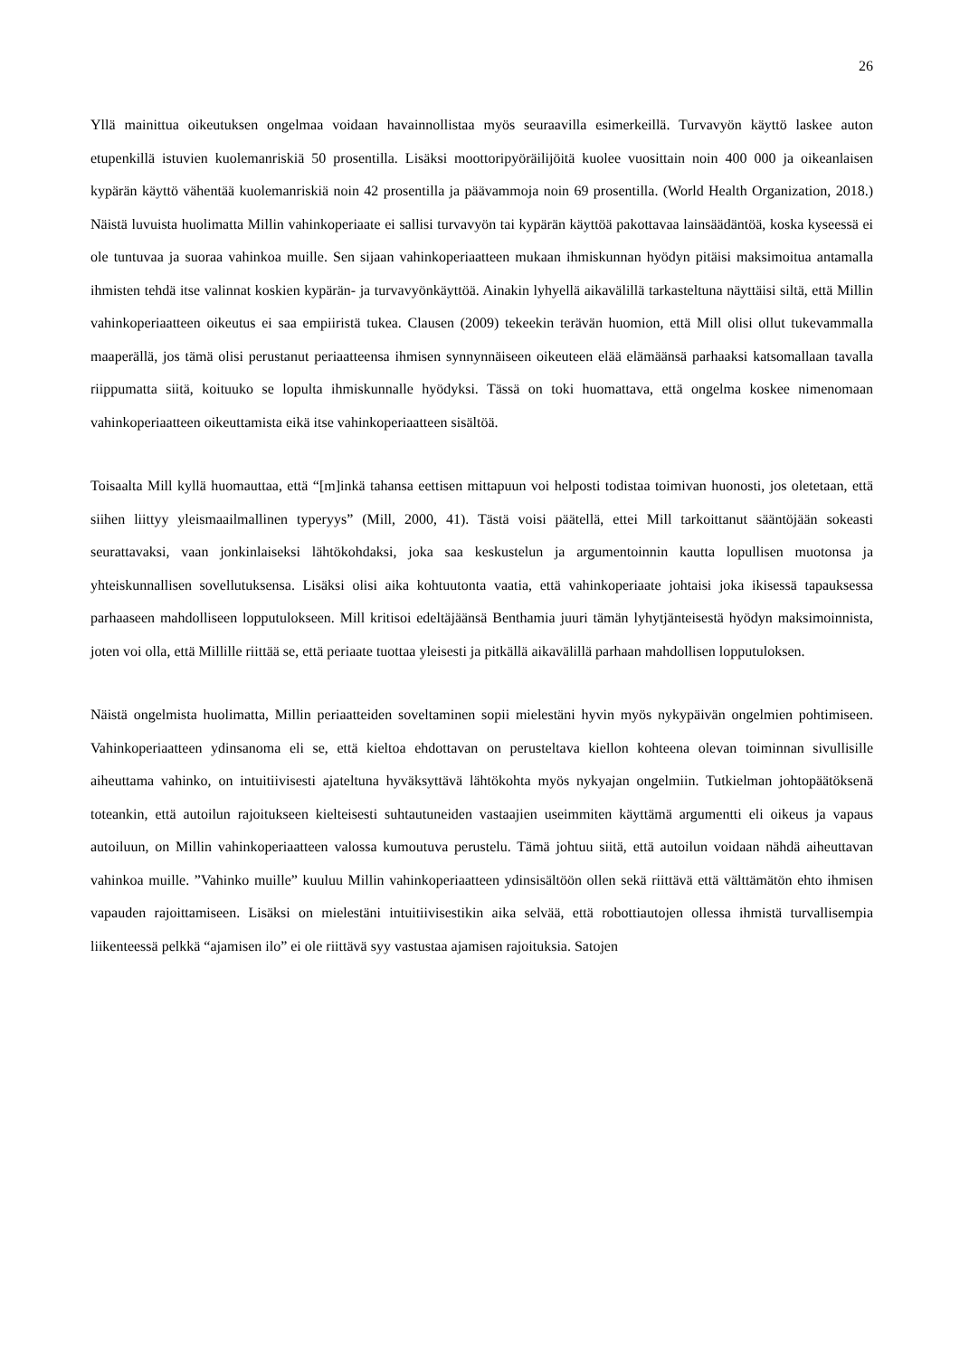26
Yllä mainittua oikeutuksen ongelmaa voidaan havainnollistaa myös seuraavilla esimerkeillä. Turva­vyön käyttö laskee auton etupenkillä istuvien kuolemanriskiä 50 prosentilla. Lisäksi moottoripyöräi­lijöitä kuolee vuosittain noin 400 000 ja oikeanlaisen kypärän käyttö vähentää kuolemanriskiä noin 42 prosentilla ja päävammoja noin 69 prosentilla. (World Health Organization, 2018.) Näistä luvuista huolimatta Millin vahinkoperiaate ei sallisi turvavyön tai kypärän käyttöä pakottavaa lainsäädäntöä, koska kyseessä ei ole tuntuvaa ja suoraa vahinkoa muille. Sen sijaan vahinkoperiaatteen mukaan ih­miskunnan hyödyn pitäisi maksimoitua antamalla ihmisten tehdä itse valinnat koskien kypärän- ja turvavyönkäyttöä. Ainakin lyhyellä aikavälillä tarkasteltuna näyttäisi siltä, että Millin vahinkoperi­aatteen oikeutus ei saa empiiristä tukea. Clausen (2009) tekeekin terävän huomion, että Mill olisi ollut tukevammalla maaperällä, jos tämä olisi perustanut periaatteensa ihmisen synnynnäiseen oikeuteen elää elämäänsä parhaaksi katsomallaan tavalla riippumatta siitä, koituuko se lopulta ihmiskunnalle hyödyksi. Tässä on toki huomattava, että ongelma koskee nimenomaan vahinkoperiaatteen oikeutta­mista eikä itse vahinkoperiaatteen sisältöä.
Toisaalta Mill kyllä huomauttaa, että “[m]inkä tahansa eettisen mittapuun voi helposti todistaa toimi­van huonosti, jos oletetaan, että siihen liittyy yleismaailmallinen typeryys” (Mill, 2000, 41). Tästä voisi päätellä, ettei Mill tarkoittanut sääntöjään sokeasti seurattavaksi, vaan jonkinlaiseksi lähtökoh­daksi, joka saa keskustelun ja argumentoinnin kautta lopullisen muotonsa ja yhteiskunnallisen sovel­lutuksensa. Lisäksi olisi aika kohtuutonta vaatia, että vahinkoperiaate johtaisi joka ikisessä tapauk­sessa parhaaseen mahdolliseen lopputulokseen. Mill kritisoi edeltäjäänsä Benthamia juuri tämän ly­hytjänteisestä hyödyn maksimoinnista, joten voi olla, että Millille riittää se, että periaate tuottaa ylei­sesti ja pitkällä aikavälillä parhaan mahdollisen lopputuloksen.
Näistä ongelmista huolimatta, Millin periaatteiden soveltaminen sopii mielestäni hyvin myös nyky­päivän ongelmien pohtimiseen. Vahinkoperiaatteen ydinsanoma eli se, että kieltoa ehdottavan on pe­rusteltava kiellon kohteena olevan toiminnan sivullisille aiheuttama vahinko, on intuitiivisesti ajatel­tuna hyväksyttävä lähtökohta myös nykyajan ongelmiin. Tutkielman johtopäätöksenä toteankin, että autoilun rajoitukseen kielteisesti suhtautuneiden vastaajien useimmiten käyttämä argumentti eli oi­keus ja vapaus autoiluun, on Millin vahinkoperiaatteen valossa kumoutuva perustelu. Tämä johtuu siitä, että autoilun voidaan nähdä aiheuttavan vahinkoa muille. ”Vahinko muille” kuuluu Millin va­hinkoperiaatteen ydinsisältöön ollen sekä riittävä että välttämätön ehto ihmisen vapauden rajoittami­seen. Lisäksi on mielestäni intuitiivisestikin aika selvää, että robottiautojen ollessa ihmistä turvalli­sempia liikenteessä pelkkä “ajamisen ilo” ei ole riittävä syy vastustaa ajamisen rajoituksia. Satojen